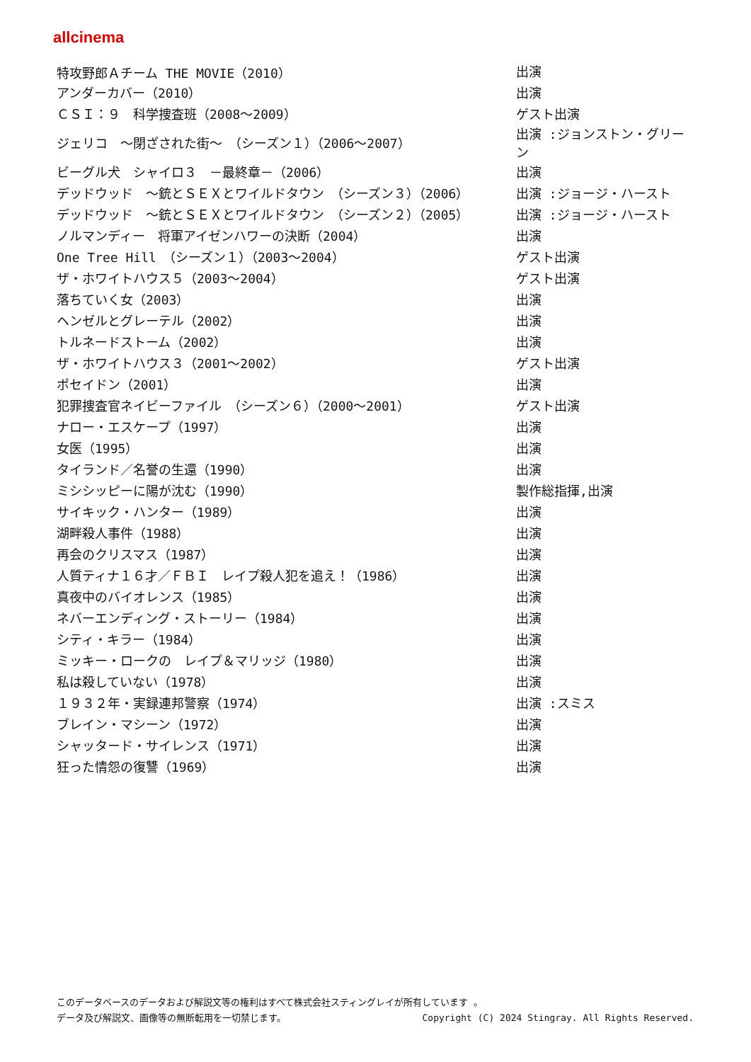allcinema
| 特攻野郎Ａチーム THE MOVIE（2010） | 出演 |
| アンダーカバー（2010） | 出演 |
| ＣＳＩ：９ 科学捜査班（2008～2009） | ゲスト出演 |
| ジェリコ ～閉ざされた街～ （シーズン１）（2006～2007） | 出演 :ジョンストン・グリーン |
| ビーグル犬 シャイロ３ －最終章－（2006） | 出演 |
| デッドウッド ～銃とＳＥＸとワイルドタウン （シーズン３）（2006） | 出演 :ジョージ・ハースト |
| デッドウッド ～銃とＳＥＸとワイルドタウン （シーズン２）（2005） | 出演 :ジョージ・ハースト |
| ノルマンディー 将軍アイゼンハワーの決断（2004） | 出演 |
| One Tree Hill （シーズン１）（2003～2004） | ゲスト出演 |
| ザ・ホワイトハウス５（2003～2004） | ゲスト出演 |
| 落ちていく女（2003） | 出演 |
| ヘンゼルとグレーテル（2002） | 出演 |
| トルネードストーム（2002） | 出演 |
| ザ・ホワイトハウス３（2001～2002） | ゲスト出演 |
| ポセイドン（2001） | 出演 |
| 犯罪捜査官ネイビーファイル （シーズン６）（2000～2001） | ゲスト出演 |
| ナロー・エスケープ（1997） | 出演 |
| 女医（1995） | 出演 |
| タイランド／名誉の生還（1990） | 出演 |
| ミシシッピーに陽が沈む（1990） | 製作総指揮,出演 |
| サイキック・ハンター（1989） | 出演 |
| 湖畔殺人事件（1988） | 出演 |
| 再会のクリスマス（1987） | 出演 |
| 人質ティナ１６才／ＦＢＩ レイプ殺人犯を追え！（1986） | 出演 |
| 真夜中のバイオレンス（1985） | 出演 |
| ネバーエンディング・ストーリー（1984） | 出演 |
| シティ・キラー（1984） | 出演 |
| ミッキー・ロークの レイプ＆マリッジ（1980） | 出演 |
| 私は殺していない（1978） | 出演 |
| １９３２年・実録連邦警察（1974） | 出演 :スミス |
| ブレイン・マシーン（1972） | 出演 |
| シャッタード・サイレンス（1971） | 出演 |
| 狂った情怨の復讐（1969） | 出演 |
このデータベースのデータおよび解説文等の権利はすべて株式会社スティングレイが所有しています 。
データ及び解説文、画像等の無断転用を一切禁じます。 Copyright (C) 2024 Stingray. All Rights Reserved.